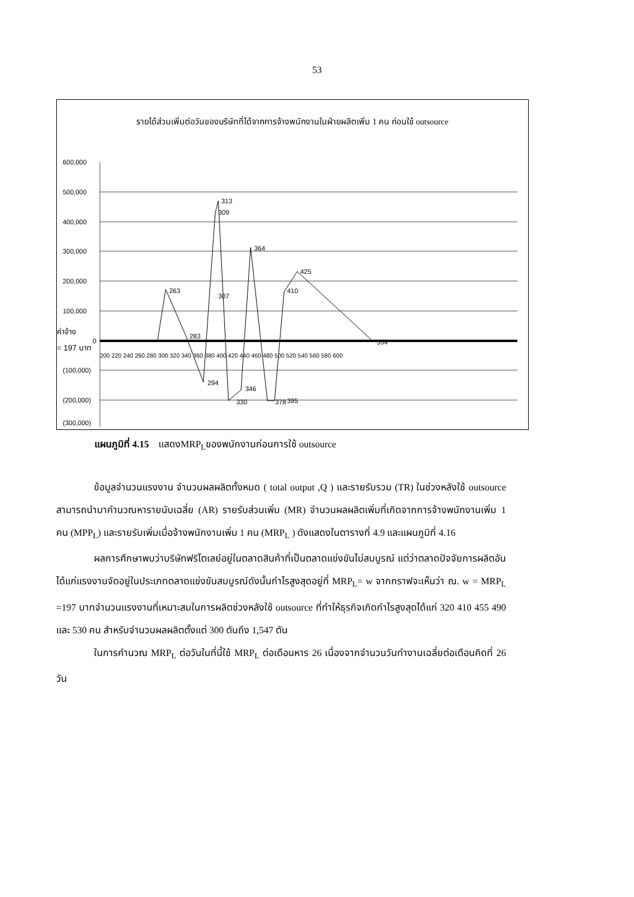53
รายได้ส่วนเพิ่มต่อวันของบริษัทที่ได้จากการจ้างพนักงานในฝ่ายผลิตเพิ่ม 1 คน ก่อนใช้ outsource
600,000
500,000
400,000
300,000
200,000
100,000
0
(100,000)
(200,000)
(300,000)
263
283
294
307
309
313
330
346
364
378
395
410
425
534
ค่าจ้าง
= 197 บาท
200 220 240 260 280 300 320 340 360 380 400 420 440 460 480 500 520 540 560 580 600
แผนภูมิที่ 4.15 แสดงMRP<sub>L</sub>ของพนักงานก่อนการใช้ outsource
ข้อมูลจำนวนแรงงาน จำนวนผลผลิตทั้งหมด ( total output ,Q ) และรายรับรวม (TR) ในช่วงหลังใช้ outsource สามารถนำมาคำนวณหารายนับเฉลี่ย (AR) รายรับส่วนเพิ่ม (MR) จำนวนผลผลิตเพิ่มที่เกิดจากการจ้างพนักงานเพิ่ม 1 คน (MPP<sub>L</sub>) และรายรับเพิ่มเมื่อจ้างพนักงานเพิ่ม 1 คน (MRP<sub>L</sub> ) ดังแสดงในตารางที่ 4.9 และแผนภูมิที่ 4.16
ผลการศึกษาพบว่าบริษัทฟริโตเลย์อยู่ในตลาดสินค้าที่เป็นตลาดแข่งขันไม่สมบูรณ์ แต่ว่าตลาดปัจจัยการผลิตอันได้แก่แรงงานจัดอยู่ในประเภทตลาดแข่งขันสมบูรณ์ดังนั้นกำไรสูงสุดอยู่ที่ MRP<sub>L</sub>= w จากกราฟจะเห็นว่า ณ. w = MRP<sub>L</sub> =197 บาทจำนวนแรงงานที่เหมาะสมในการผลิตช่วงหลังใช้ outsource ที่ทำให้ธุรกิจเกิดกำไรสูงสุดได้แก่ 320 410 455 490 และ 530 คน สำหรับจำนวนผลผลิตตั้งแต่ 300 ตันถึง 1,547 ตัน
ในการคำนวณ MRP<sub>L</sub> ต่อวันในที่นี้ใช้ MRP<sub>L</sub> ต่อเดือนหาร 26 เนื่องจากจำนวนวันทำงานเฉลี่ยต่อเดือนคิดที่ 26 วัน